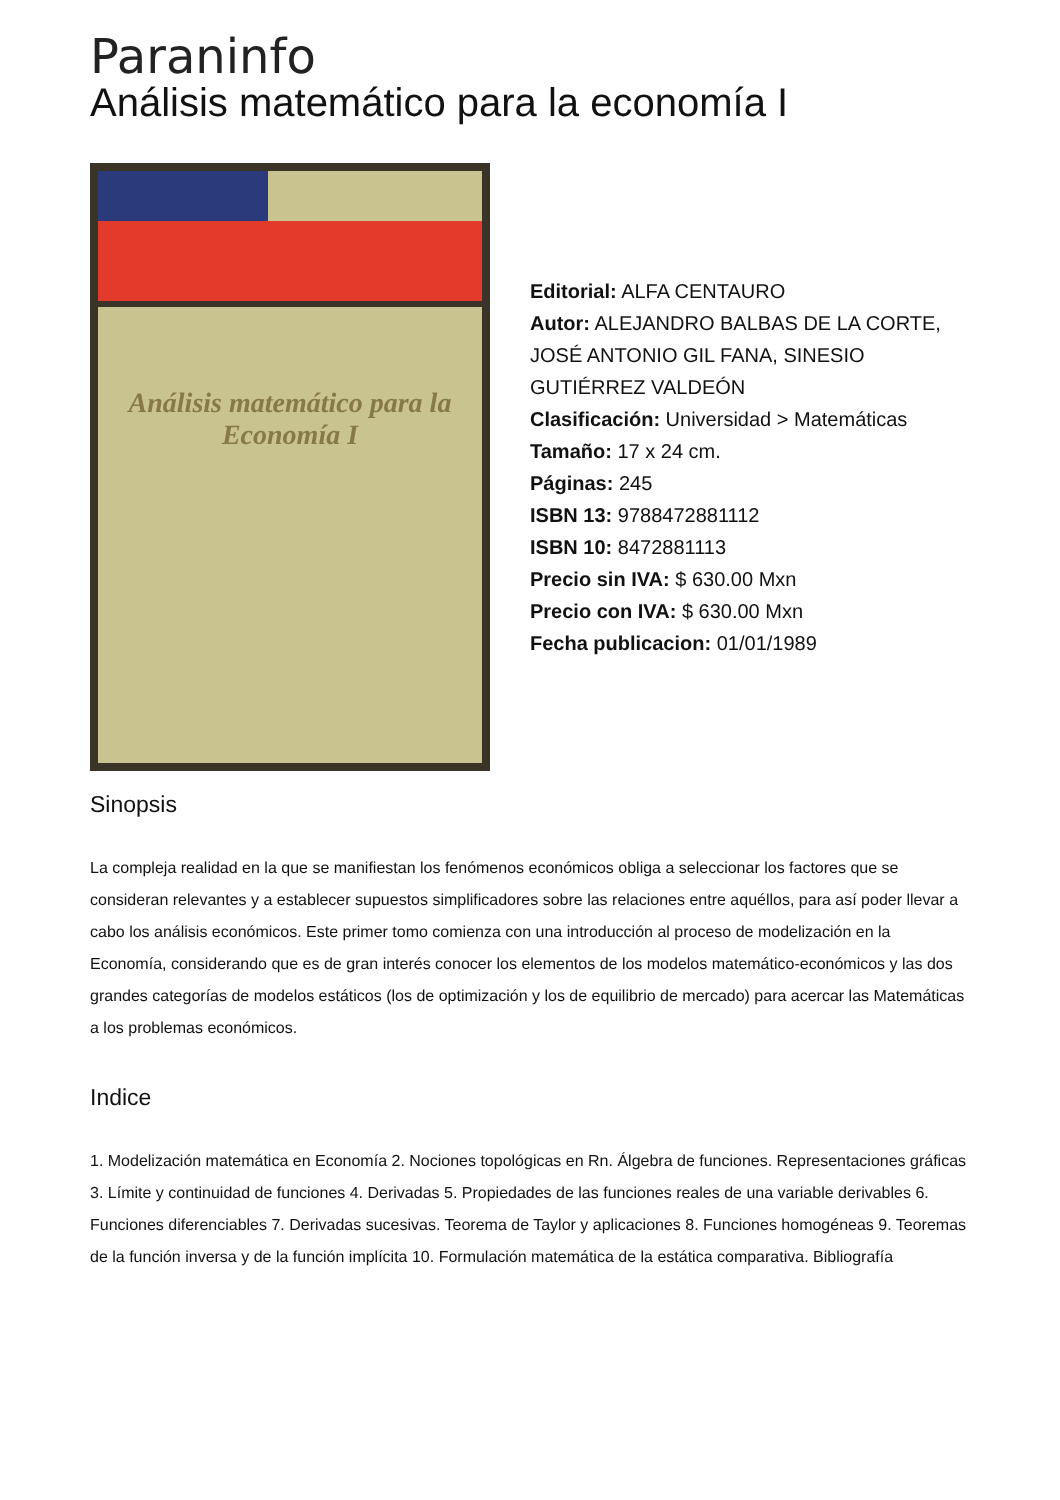Paraninfo
Análisis matemático para la economía I
Análisis matemático para la Economía I
Editorial: ALFA CENTAURO
Autor: ALEJANDRO BALBAS DE LA CORTE, JOSÉ ANTONIO GIL FANA, SINESIO GUTIÉRREZ VALDEÓN
Clasificación: Universidad > Matemáticas
Tamaño: 17 x 24 cm.
Páginas: 245
ISBN 13: 9788472881112
ISBN 10: 8472881113
Precio sin IVA: $ 630.00 Mxn
Precio con IVA: $ 630.00 Mxn
Fecha publicacion: 01/01/1989
Sinopsis
La compleja realidad en la que se manifiestan los fenómenos económicos obliga a seleccionar los factores que se consideran relevantes y a establecer supuestos simplificadores sobre las relaciones entre aquéllos, para así poder llevar a cabo los análisis económicos. Este primer tomo comienza con una introducción al proceso de modelización en la Economía, considerando que es de gran interés conocer los elementos de los modelos matemático-económicos y las dos grandes categorías de modelos estáticos (los de optimización y los de equilibrio de mercado) para acercar las Matemáticas a los problemas económicos.
Indice
1. Modelización matemática en Economía 2. Nociones topológicas en Rn. Álgebra de funciones. Representaciones gráficas 3. Límite y continuidad de funciones 4. Derivadas 5. Propiedades de las funciones reales de una variable derivables 6. Funciones diferenciables 7. Derivadas sucesivas. Teorema de Taylor y aplicaciones 8. Funciones homogéneas 9. Teoremas de la función inversa y de la función implícita 10. Formulación matemática de la estática comparativa. Bibliografía